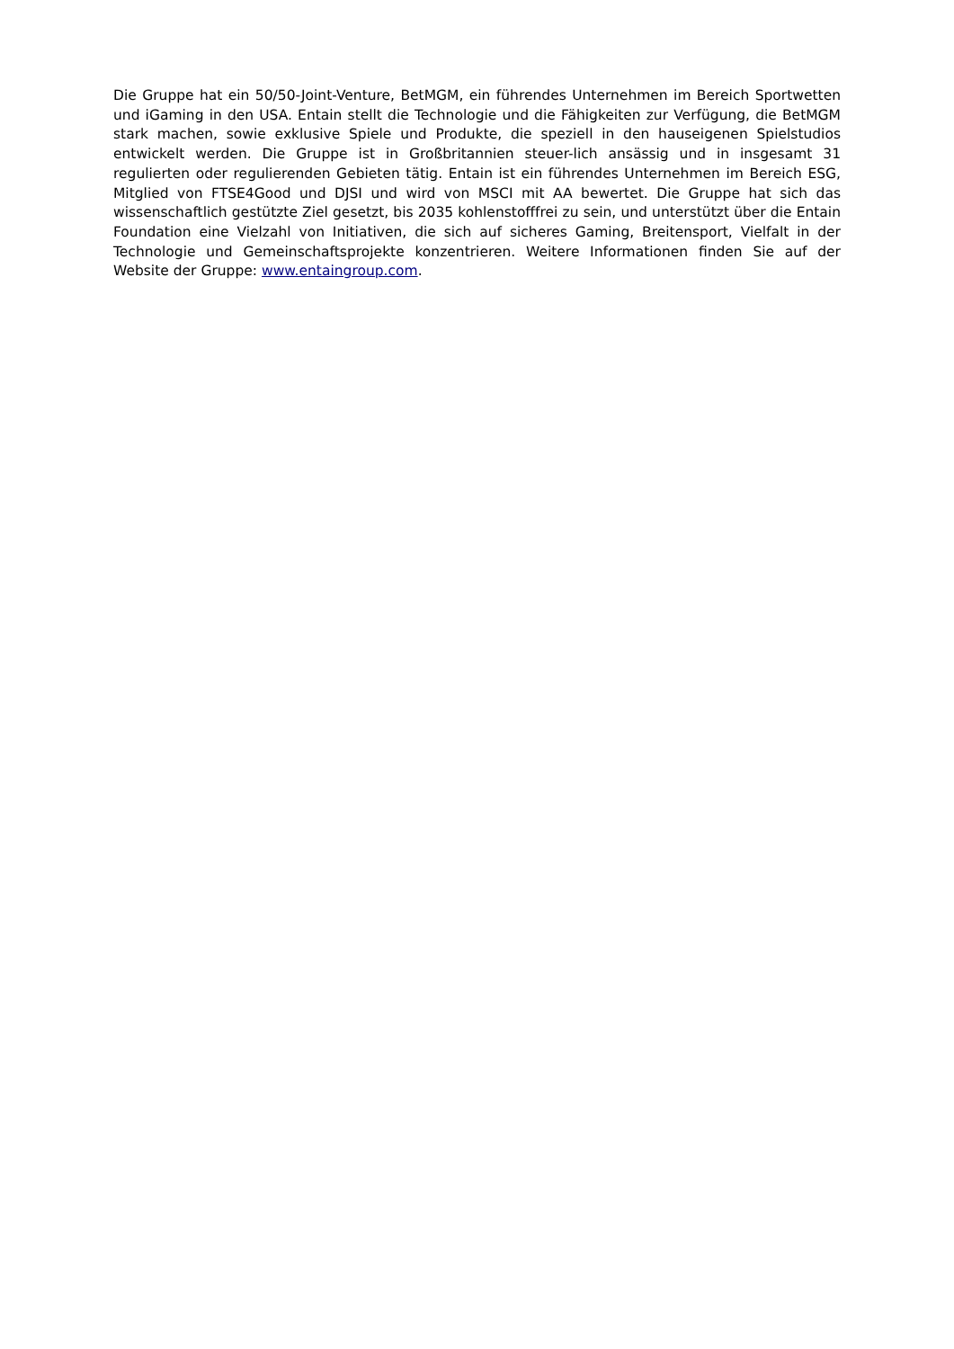Die Gruppe hat ein 50/50-Joint-Venture, BetMGM, ein führendes Unternehmen im Bereich Sportwetten und iGaming in den USA. Entain stellt die Technologie und die Fähigkeiten zur Verfügung, die BetMGM stark machen, sowie exklusive Spiele und Produkte, die speziell in den hauseigenen Spielstudios entwickelt werden. Die Gruppe ist in Großbritannien steuer-lich ansässig und in insgesamt 31 regulierten oder regulierenden Gebieten tätig. Entain ist ein führendes Unternehmen im Bereich ESG, Mitglied von FTSE4Good und DJSI und wird von MSCI mit AA bewertet. Die Gruppe hat sich das wissenschaftlich gestützte Ziel gesetzt, bis 2035 kohlenstofffrei zu sein, und unterstützt über die Entain Foundation eine Vielzahl von Initiativen, die sich auf sicheres Gaming, Breitensport, Vielfalt in der Technologie und Gemeinschaftsprojekte konzentrieren. Weitere Informationen finden Sie auf der Website der Gruppe: www.entaingroup.com.